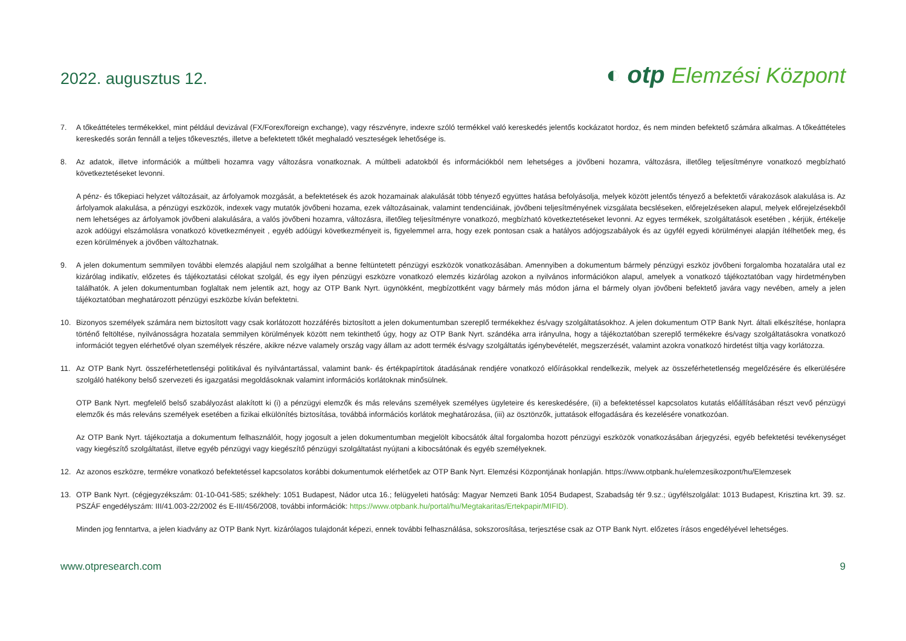2022. augusztus 12.
◐ otp Elemzési Központ
7. A tőkeáttételes termékekkel, mint például devizával (FX/Forex/foreign exchange), vagy részvényre, indexre szóló termékkel való kereskedés jelentős kockázatot hordoz, és nem minden befektető számára alkalmas. A tőkeáttételes kereskedés során fennáll a teljes tőkevesztés, illetve a befektetett tőkét meghaladó veszteségek lehetősége is.
8. Az adatok, illetve információk a múltbeli hozamra vagy változásra vonatkoznak. A múltbeli adatokból és információkból nem lehetséges a jövőbeni hozamra, változásra, illetőleg teljesítményre vonatkozó megbízható következtetéseket levonni.
A pénz- és tőkepiaci helyzet változásait, az árfolyamok mozgását, a befektetések és azok hozamainak alakulását több tényező együttes hatása befolyásolja, melyek között jelentős tényező a befektetői várakozások alakulása is. Az árfolyamok alakulása, a pénzügyi eszközök, indexek vagy mutatók jövőbeni hozama, ezek változásainak, valamint tendenciáinak, jövőbeni teljesítményének vizsgálata becsléseken, előrejelzéseken alapul, melyek előrejelzésekből nem lehetséges az árfolyamok jövőbeni alakulására, a valós jövőbeni hozamra, változásra, illetőleg teljesítményre vonatkozó, megbízható következtetéseket levonni. Az egyes termékek, szolgáltatások esetében , kérjük, értékelje azok adóügyi elszámolásra vonatkozó következményeit , egyéb adóügyi következményeit is, figyelemmel arra, hogy ezek pontosan csak a hatályos adójogszabályok és az ügyfél egyedi körülményei alapján ítélhetőek meg, és ezen körülmények a jövőben változhatnak.
9. A jelen dokumentum semmilyen további elemzés alapjául nem szolgálhat a benne feltüntetett pénzügyi eszközök vonatkozásában. Amennyiben a dokumentum bármely pénzügyi eszköz jövőbeni forgalomba hozatalára utal ez kizárólag indikatív, előzetes és tájékoztatási célokat szolgál, és egy ilyen pénzügyi eszközre vonatkozó elemzés kizárólag azokon a nyilvános információkon alapul, amelyek a vonatkozó tájékoztatóban vagy hirdetményben találhatók. A jelen dokumentumban foglaltak nem jelentik azt, hogy az OTP Bank Nyrt. ügynökként, megbízottként vagy bármely más módon járna el bármely olyan jövőbeni befektető javára vagy nevében, amely a jelen tájékoztatóban meghatározott pénzügyi eszközbe kíván befektetni.
10. Bizonyos személyek számára nem biztosított vagy csak korlátozott hozzáférés biztosított a jelen dokumentumban szereplő termékekhez és/vagy szolgáltatásokhoz. A jelen dokumentum OTP Bank Nyrt. általi elkészítése, honlapra történő feltöltése, nyilvánosságra hozatala semmilyen körülmények között nem tekinthető úgy, hogy az OTP Bank Nyrt. szándéka arra irányulna, hogy a tájékoztatóban szereplő termékekre és/vagy szolgáltatásokra vonatkozó információt tegyen elérhetővé olyan személyek részére, akikre nézve valamely ország vagy állam az adott termék és/vagy szolgáltatás igénybevételét, megszerzését, valamint azokra vonatkozó hirdetést tiltja vagy korlátozza.
11. Az OTP Bank Nyrt. összeférhetetlenségi politikával és nyilvántartással, valamint bank- és értékpapírtitok átadásának rendjére vonatkozó előírásokkal rendelkezik, melyek az összeférhetetlenség megelőzésére és elkerülésére szolgáló hatékony belső szervezeti és igazgatási megoldásoknak valamint információs korlátoknak minősülnek.
OTP Bank Nyrt. megfelelő belső szabályozást alakított ki (i) a pénzügyi elemzők és más releváns személyek személyes ügyleteire és kereskedésére, (ii) a befektetéssel kapcsolatos kutatás előállításában részt vevő pénzügyi elemzők és más releváns személyek esetében a fizikai elkülönítés biztosítása, továbbá információs korlátok meghatározása, (iii) az ösztönzők, juttatások elfogadására és kezelésére vonatkozóan.
Az OTP Bank Nyrt. tájékoztatja a dokumentum felhasználóit, hogy jogosult a jelen dokumentumban megjelölt kibocsátók által forgalomba hozott pénzügyi eszközök vonatkozásában árjegyzési, egyéb befektetési tevékenységet vagy kiegészítő szolgáltatást, illetve egyéb pénzügyi vagy kiegészítő pénzügyi szolgáltatást nyújtani a kibocsátónak és egyéb személyeknek.
12. Az azonos eszközre, termékre vonatkozó befektetéssel kapcsolatos korábbi dokumentumok elérhetőek az OTP Bank Nyrt. Elemzési Központjának honlapján. https://www.otpbank.hu/elemzesikozpont/hu/Elemzesek
13. OTP Bank Nyrt. (cégjegyzékszám: 01-10-041-585; székhely: 1051 Budapest, Nádor utca 16.; felügyeleti hatóság: Magyar Nemzeti Bank 1054 Budapest, Szabadság tér 9.sz.; ügyfélszolgálat: 1013 Budapest, Krisztina krt. 39. sz. PSZÁF engedélyszám: III/41.003-22/2002 és E-III/456/2008, további információk: https://www.otpbank.hu/portal/hu/Megtakaritas/Ertekpapir/MIFID).
Minden jog fenntartva, a jelen kiadvány az OTP Bank Nyrt. kizárólagos tulajdonát képezi, ennek további felhasználása, sokszorosítása, terjesztése csak az OTP Bank Nyrt. előzetes írásos engedélyével lehetséges.
www.otpresearch.com 9